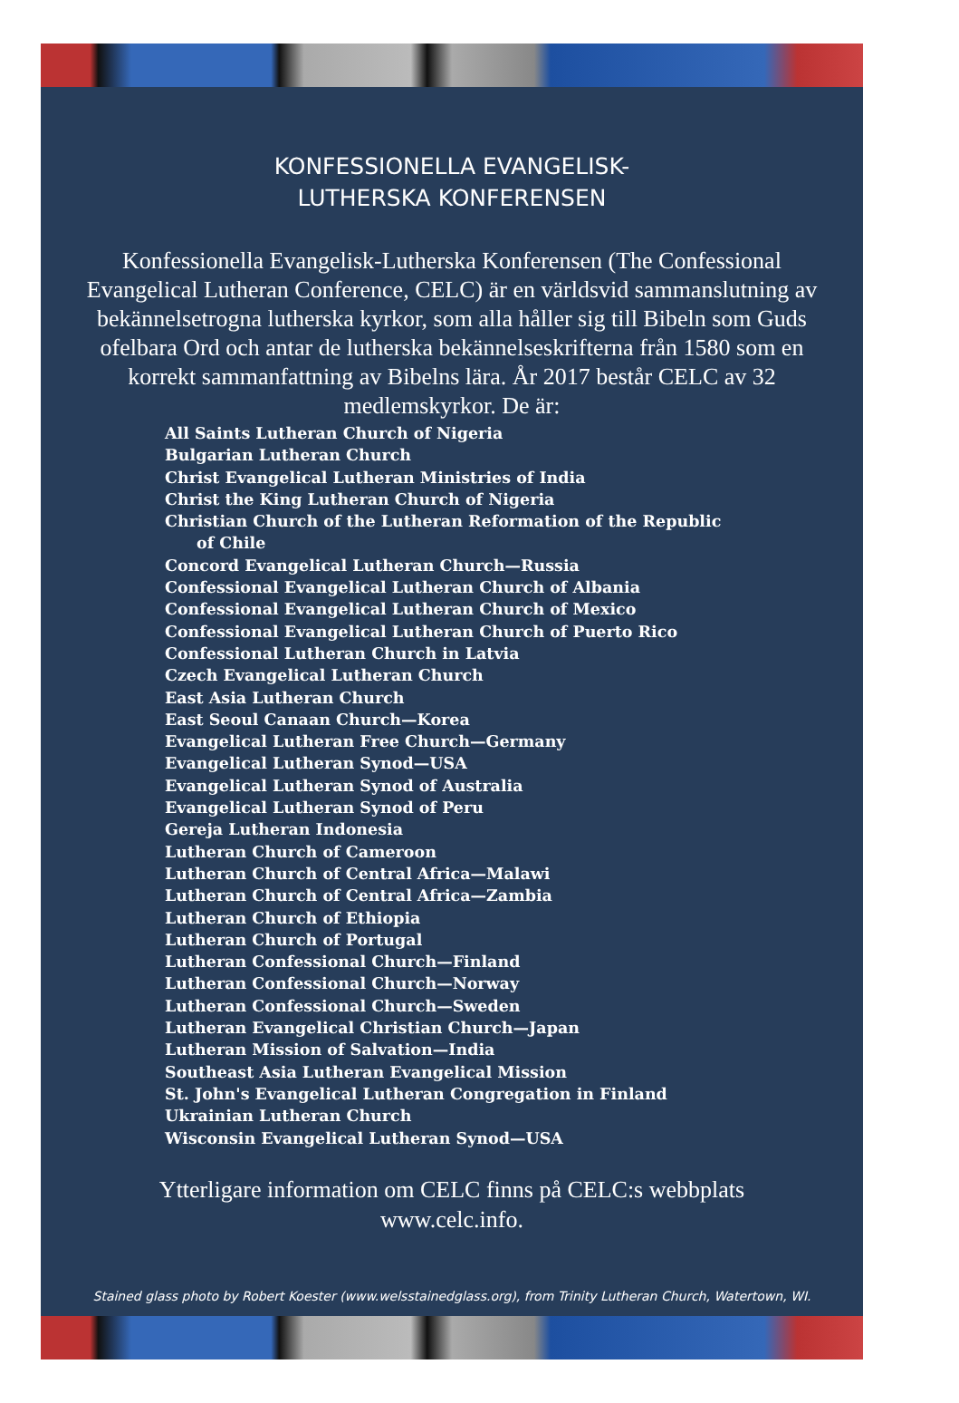KONFESSIONELLA EVANGELISK-
LUTHERSKA KONFERENSEN
Konfessionella Evangelisk-Lutherska Konferensen (The Confessional Evangelical Lutheran Conference, CELC) är en världsvid sammanslutning av bekännelsetrogna lutherska kyrkor, som alla håller sig till Bibeln som Guds ofelbara Ord och antar de lutherska bekännelseskrifterna från 1580 som en korrekt sammanfattning av Bibelns lära. År 2017 består CELC av 32 medlemskyrkor. De är:
All Saints Lutheran Church of Nigeria
Bulgarian Lutheran Church
Christ Evangelical Lutheran Ministries of India
Christ the King Lutheran Church of Nigeria
Christian Church of the Lutheran Reformation of the Republic of Chile
Concord Evangelical Lutheran Church—Russia
Confessional Evangelical Lutheran Church of Albania
Confessional Evangelical Lutheran Church of Mexico
Confessional Evangelical Lutheran Church of Puerto Rico
Confessional Lutheran Church in Latvia
Czech Evangelical Lutheran Church
East Asia Lutheran Church
East Seoul Canaan Church—Korea
Evangelical Lutheran Free Church—Germany
Evangelical Lutheran Synod—USA
Evangelical Lutheran Synod of Australia
Evangelical Lutheran Synod of Peru
Gereja Lutheran Indonesia
Lutheran Church of Cameroon
Lutheran Church of Central Africa—Malawi
Lutheran Church of Central Africa—Zambia
Lutheran Church of Ethiopia
Lutheran Church of Portugal
Lutheran Confessional Church—Finland
Lutheran Confessional Church—Norway
Lutheran Confessional Church—Sweden
Lutheran Evangelical Christian Church—Japan
Lutheran Mission of Salvation—India
Southeast Asia Lutheran Evangelical Mission
St. John's Evangelical Lutheran Congregation in Finland
Ukrainian Lutheran Church
Wisconsin Evangelical Lutheran Synod—USA
Ytterligare information om CELC finns på CELC:s webbplats
www.celc.info.
Stained glass photo by Robert Koester (www.welsstainedglass.org), from Trinity Lutheran Church, Watertown, WI.